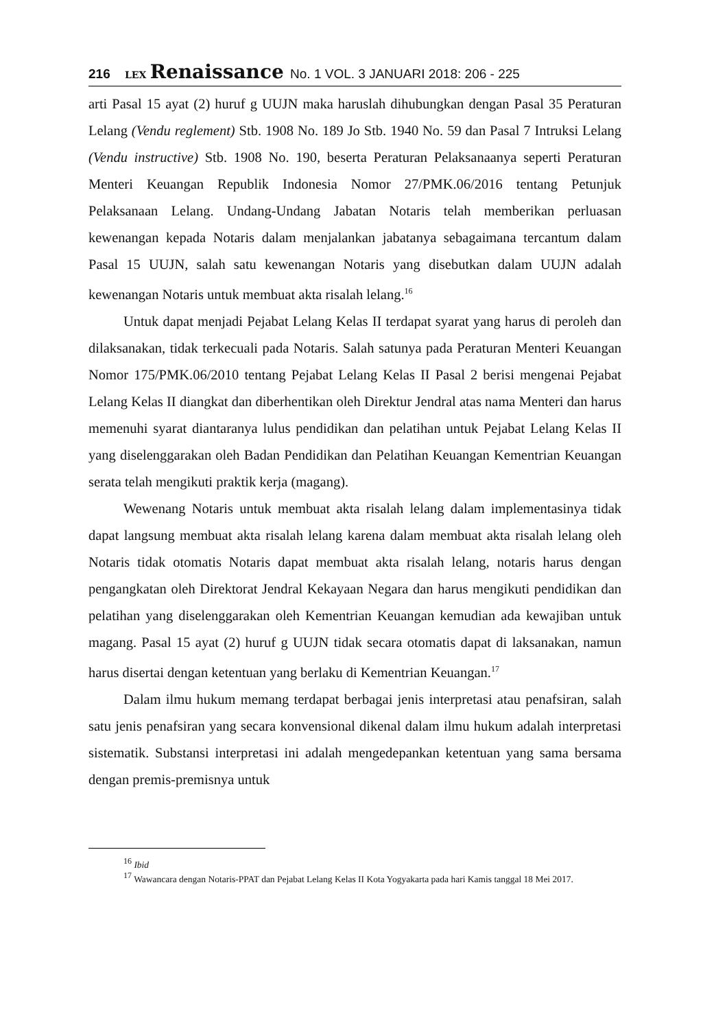216 LEX Renaissance No. 1 VOL. 3 JANUARI 2018: 206 - 225
arti Pasal 15 ayat (2) huruf g UUJN maka haruslah dihubungkan dengan Pasal 35 Peraturan Lelang (Vendu reglement) Stb. 1908 No. 189 Jo Stb. 1940 No. 59 dan Pasal 7 Intruksi Lelang (Vendu instructive) Stb. 1908 No. 190, beserta Peraturan Pelaksanaanya seperti Peraturan Menteri Keuangan Republik Indonesia Nomor 27/PMK.06/2016 tentang Petunjuk Pelaksanaan Lelang. Undang-Undang Jabatan Notaris telah memberikan perluasan kewenangan kepada Notaris dalam menjalankan jabatanya sebagaimana tercantum dalam Pasal 15 UUJN, salah satu kewenangan Notaris yang disebutkan dalam UUJN adalah kewenangan Notaris untuk membuat akta risalah lelang.<sup>16</sup>
Untuk dapat menjadi Pejabat Lelang Kelas II terdapat syarat yang harus di peroleh dan dilaksanakan, tidak terkecuali pada Notaris. Salah satunya pada Peraturan Menteri Keuangan Nomor 175/PMK.06/2010 tentang Pejabat Lelang Kelas II Pasal 2 berisi mengenai Pejabat Lelang Kelas II diangkat dan diberhentikan oleh Direktur Jendral atas nama Menteri dan harus memenuhi syarat diantaranya lulus pendidikan dan pelatihan untuk Pejabat Lelang Kelas II yang diselenggarakan oleh Badan Pendidikan dan Pelatihan Keuangan Kementrian Keuangan serata telah mengikuti praktik kerja (magang).
Wewenang Notaris untuk membuat akta risalah lelang dalam implementasinya tidak dapat langsung membuat akta risalah lelang karena dalam membuat akta risalah lelang oleh Notaris tidak otomatis Notaris dapat membuat akta risalah lelang, notaris harus dengan pengangkatan oleh Direktorat Jendral Kekayaan Negara dan harus mengikuti pendidikan dan pelatihan yang diselenggarakan oleh Kementrian Keuangan kemudian ada kewajiban untuk magang. Pasal 15 ayat (2) huruf g UUJN tidak secara otomatis dapat di laksanakan, namun harus disertai dengan ketentuan yang berlaku di Kementrian Keuangan.<sup>17</sup>
Dalam ilmu hukum memang terdapat berbagai jenis interpretasi atau penafsiran, salah satu jenis penafsiran yang secara konvensional dikenal dalam ilmu hukum adalah interpretasi sistematik. Substansi interpretasi ini adalah mengedepankan ketentuan yang sama bersama dengan premis-premisnya untuk
<sup>16</sup> Ibid
<sup>17</sup> Wawancara dengan Notaris-PPAT dan Pejabat Lelang Kelas II Kota Yogyakarta pada hari Kamis tanggal 18 Mei 2017.